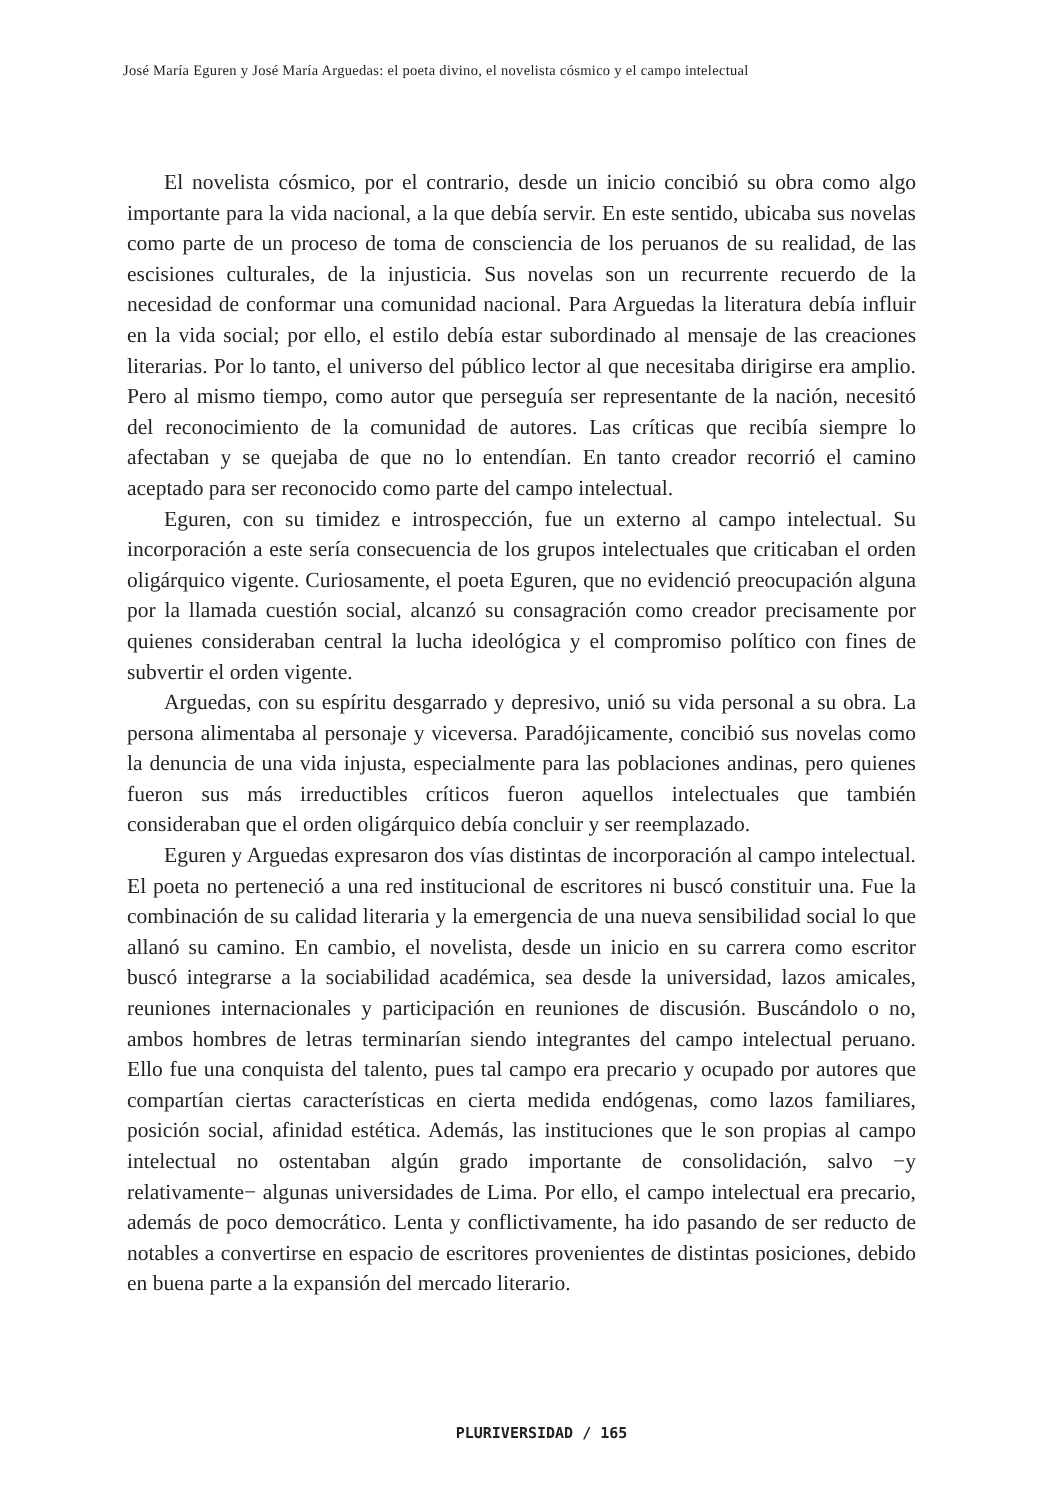José María Eguren y José María Arguedas: el poeta divino, el novelista cósmico y el campo intelectual
El novelista cósmico, por el contrario, desde un inicio concibió su obra como algo importante para la vida nacional, a la que debía servir. En este sentido, ubicaba sus novelas como parte de un proceso de toma de consciencia de los peruanos de su realidad, de las escisiones culturales, de la injusticia. Sus novelas son un recurrente recuerdo de la necesidad de conformar una comunidad nacional. Para Arguedas la literatura debía influir en la vida social; por ello, el estilo debía estar subordinado al mensaje de las creaciones literarias. Por lo tanto, el universo del público lector al que necesitaba dirigirse era amplio. Pero al mismo tiempo, como autor que perseguía ser representante de la nación, necesitó del reconocimiento de la comunidad de autores. Las críticas que recibía siempre lo afectaban y se quejaba de que no lo entendían. En tanto creador recorrió el camino aceptado para ser reconocido como parte del campo intelectual.
Eguren, con su timidez e introspección, fue un externo al campo intelectual. Su incorporación a este sería consecuencia de los grupos intelectuales que criticaban el orden oligárquico vigente. Curiosamente, el poeta Eguren, que no evidenció preocupación alguna por la llamada cuestión social, alcanzó su consagración como creador precisamente por quienes consideraban central la lucha ideológica y el compromiso político con fines de subvertir el orden vigente.
Arguedas, con su espíritu desgarrado y depresivo, unió su vida personal a su obra. La persona alimentaba al personaje y viceversa. Paradójicamente, concibió sus novelas como la denuncia de una vida injusta, especialmente para las poblaciones andinas, pero quienes fueron sus más irreductibles críticos fueron aquellos intelectuales que también consideraban que el orden oligárquico debía concluir y ser reemplazado.
Eguren y Arguedas expresaron dos vías distintas de incorporación al campo intelectual. El poeta no perteneció a una red institucional de escritores ni buscó constituir una. Fue la combinación de su calidad literaria y la emergencia de una nueva sensibilidad social lo que allanó su camino. En cambio, el novelista, desde un inicio en su carrera como escritor buscó integrarse a la sociabilidad académica, sea desde la universidad, lazos amicales, reuniones internacionales y participación en reuniones de discusión. Buscándolo o no, ambos hombres de letras terminarían siendo integrantes del campo intelectual peruano. Ello fue una conquista del talento, pues tal campo era precario y ocupado por autores que compartían ciertas características en cierta medida endógenas, como lazos familiares, posición social, afinidad estética. Además, las instituciones que le son propias al campo intelectual no ostentaban algún grado importante de consolidación, salvo −y relativamente− algunas universidades de Lima. Por ello, el campo intelectual era precario, además de poco democrático. Lenta y conflictivamente, ha ido pasando de ser reducto de notables a convertirse en espacio de escritores provenientes de distintas posiciones, debido en buena parte a la expansión del mercado literario.
PLURIVERSIDAD / 165